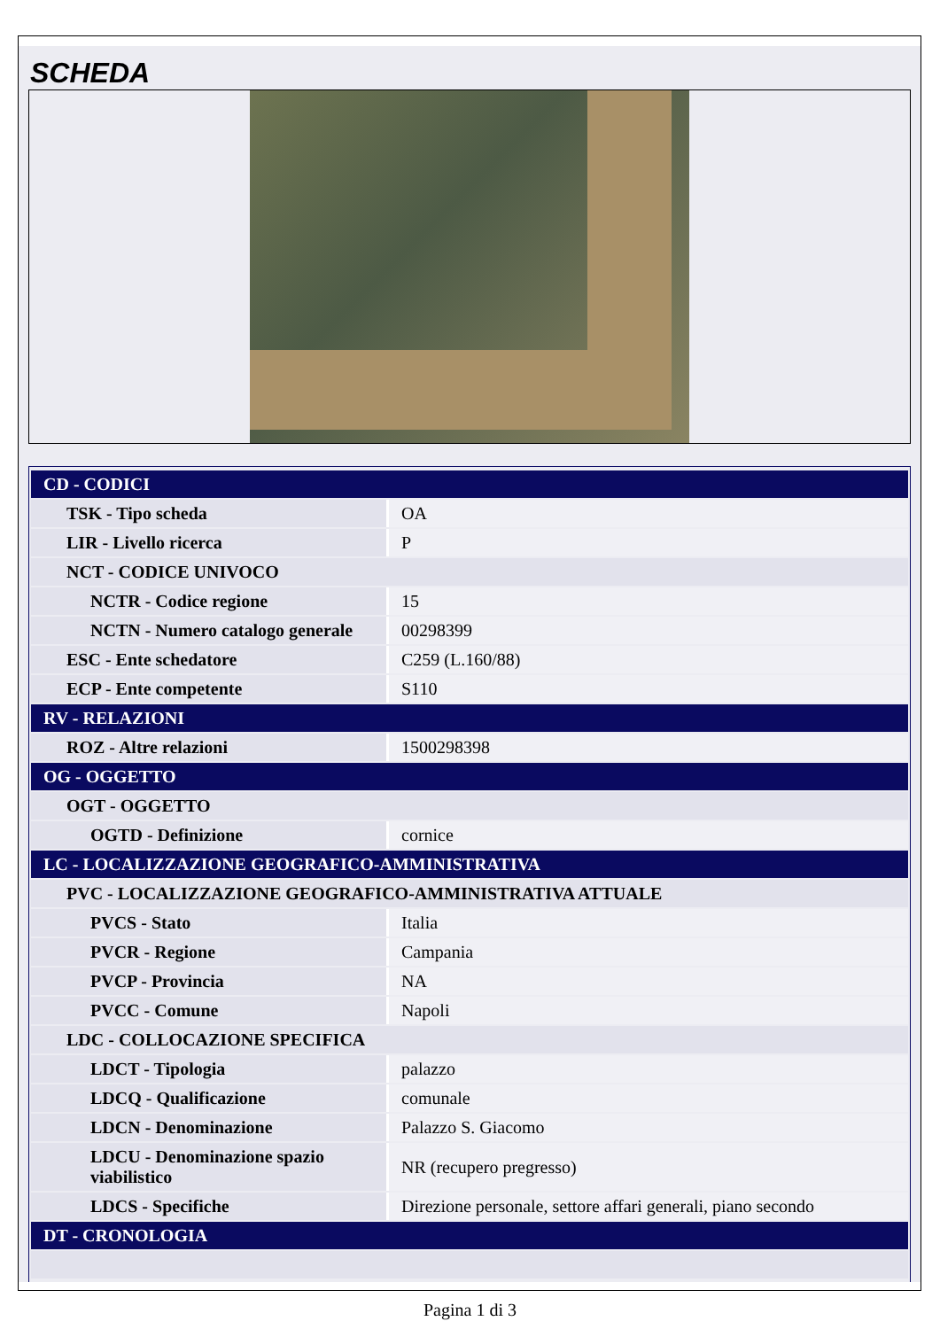SCHEDA
| CD - CODICI | |
| TSK - Tipo scheda | OA |
| LIR - Livello ricerca | P |
| NCT - CODICE UNIVOCO | |
| NCTR - Codice regione | 15 |
| NCTN - Numero catalogo generale | 00298399 |
| ESC - Ente schedatore | C259 (L.160/88) |
| ECP - Ente competente | S110 |
| RV - RELAZIONI | |
| ROZ - Altre relazioni | 1500298398 |
| OG - OGGETTO | |
| OGT - OGGETTO | |
| OGTD - Definizione | cornice |
| LC - LOCALIZZAZIONE GEOGRAFICO-AMMINISTRATIVA | |
| PVC - LOCALIZZAZIONE GEOGRAFICO-AMMINISTRATIVA ATTUALE | |
| PVCS - Stato | Italia |
| PVCR - Regione | Campania |
| PVCP - Provincia | NA |
| PVCC - Comune | Napoli |
| LDC - COLLOCAZIONE SPECIFICA | |
| LDCT - Tipologia | palazzo |
| LDCQ - Qualificazione | comunale |
| LDCN - Denominazione | Palazzo S. Giacomo |
| LDCU - Denominazione spazio viabilistico | NR (recupero pregresso) |
| LDCS - Specifiche | Direzione personale, settore affari generali, piano secondo |
| DT - CRONOLOGIA | |
Pagina 1 di 3